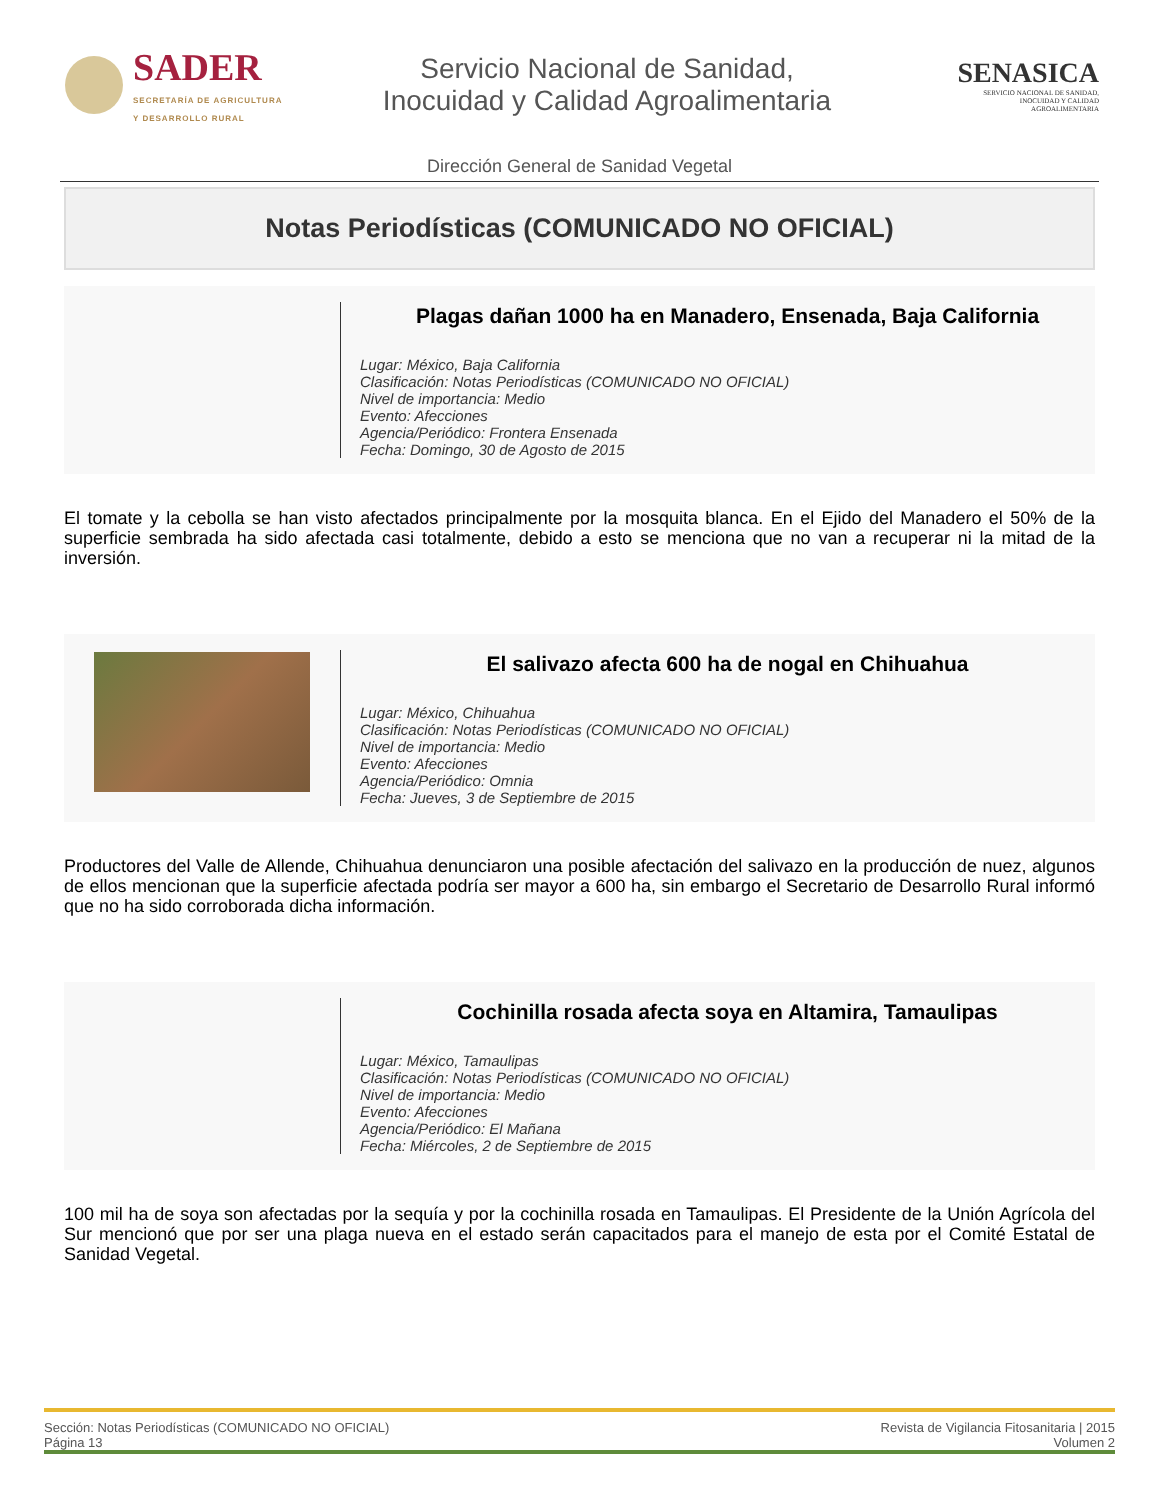SADER
SECRETARÍA DE AGRICULTURA
Y DESARROLLO RURAL
Servicio Nacional de Sanidad,
Inocuidad y Calidad Agroalimentaria
SENASICA
SERVICIO NACIONAL DE SANIDAD,
INOCUIDAD Y CALIDAD
AGROALIMENTARIA
Dirección General de Sanidad Vegetal
Notas Periodísticas (COMUNICADO NO OFICIAL)
Plagas dañan 1000 ha en Manadero, Ensenada, Baja California
Lugar: México, Baja California
Clasificación: Notas Periodísticas (COMUNICADO NO OFICIAL)
Nivel de importancia: Medio
Evento: Afecciones
Agencia/Periódico: Frontera Ensenada
Fecha: Domingo, 30 de Agosto de 2015
El tomate y la cebolla se han visto afectados principalmente por la mosquita blanca. En el Ejido del Manadero el 50% de la superficie sembrada ha sido afectada casi totalmente, debido a esto se menciona que no van a recuperar ni la mitad de la inversión.
El salivazo afecta 600 ha de nogal en Chihuahua
Lugar: México, Chihuahua
Clasificación: Notas Periodísticas (COMUNICADO NO OFICIAL)
Nivel de importancia: Medio
Evento: Afecciones
Agencia/Periódico: Omnia
Fecha: Jueves, 3 de Septiembre de 2015
Productores del Valle de Allende, Chihuahua denunciaron una posible afectación del salivazo en la producción de nuez, algunos de ellos mencionan que la superficie afectada podría ser mayor a 600 ha, sin embargo el Secretario de Desarrollo Rural informó que no ha sido corroborada dicha información.
Cochinilla rosada afecta soya en Altamira, Tamaulipas
Lugar: México, Tamaulipas
Clasificación: Notas Periodísticas (COMUNICADO NO OFICIAL)
Nivel de importancia: Medio
Evento: Afecciones
Agencia/Periódico: El Mañana
Fecha: Miércoles, 2 de Septiembre de 2015
100 mil ha de soya son afectadas por la sequía y por la cochinilla rosada en Tamaulipas. El Presidente de la Unión Agrícola del Sur mencionó que por ser una plaga nueva en el estado serán capacitados para el manejo de esta por el Comité Estatal de Sanidad Vegetal.
Sección: Notas Periodísticas (COMUNICADO NO OFICIAL)
Página 13
Revista de Vigilancia Fitosanitaria | 2015
Volumen 2